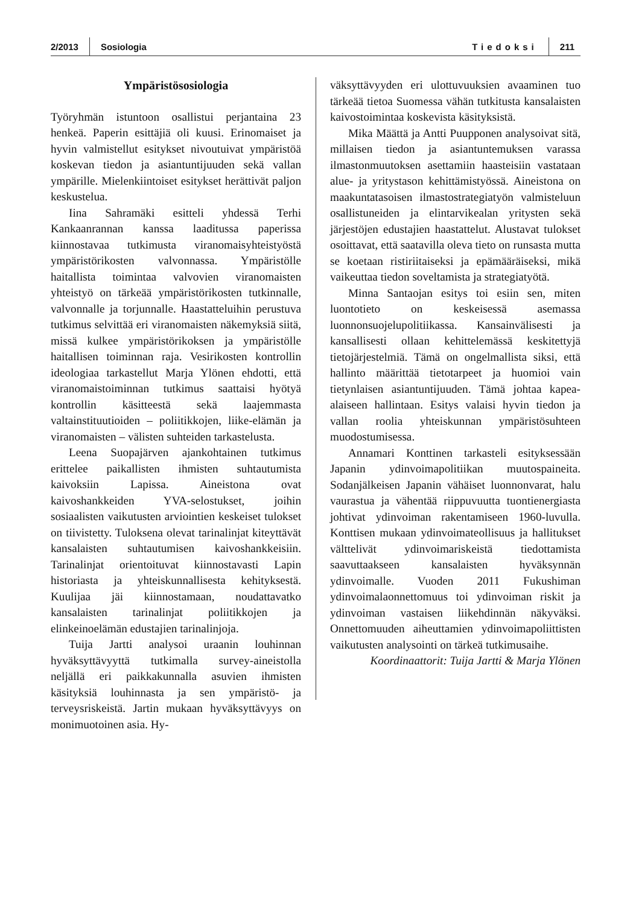2/2013 Sosiologia Tiedoksi 211
Ympäristösosiologia
Työryhmän istuntoon osallistui perjantaina 23 henkeä. Paperin esittäjiä oli kuusi. Erinomaiset ja hyvin valmistellut esitykset nivoutuivat ympäristöä koskevan tiedon ja asiantuntijuuden sekä vallan ympärille. Mielenkiintoiset esitykset herättivät paljon keskustelua.
Iina Sahramäki esitteli yhdessä Terhi Kankaanrannan kanssa laaditussa paperissa kiinnostavaa tutkimusta viranomaisyhteistyöstä ympäristörikosten valvonnassa. Ympäristölle haitallista toimintaa valvovien viranomaisten yhteistyö on tärkeää ympäristörikosten tutkinnalle, valvonnalle ja torjunnalle. Haastatteluihin perustuva tutkimus selvittää eri viranomaisten näkemyksiä siitä, missä kulkee ympäristörikoksen ja ympäristölle haitallisen toiminnan raja. Vesirikosten kontrollin ideologiaa tarkastellut Marja Ylönen ehdotti, että viranomaistoiminnan tutkimus saattaisi hyötyä kontrollin käsitteestä sekä laajemmasta valtainstituutioiden – poliitikkojen, liike-elämän ja viranomaisten – välisten suhteiden tarkastelusta.
Leena Suopajärven ajankohtainen tutkimus erittelee paikallisten ihmisten suhtautumista kaivoksiin Lapissa. Aineistona ovat kaivoshankkeiden YVA-selostukset, joihin sosiaalisten vaikutusten arviointien keskeiset tulokset on tiivistetty. Tuloksena olevat tarinalinjat kiteyttävät kansalaisten suhtautumisen kaivoshankkeisiin. Tarinalinjat orientoituvat kiinnostavasti Lapin historiasta ja yhteiskunnallisesta kehityksestä. Kuulijaa jäi kiinnostamaan, noudattavatko kansalaisten tarinalinjat poliitikkojen ja elinkeinoelämän edustajien tarinalinjoja.
Tuija Jartti analysoi uraanin louhinnan hyväksyttävyyttä tutkimalla survey-aineistolla neljällä eri paikkakunnalla asuvien ihmisten käsityksiä louhinnasta ja sen ympäristö- ja terveysriskeistä. Jartin mukaan hyväksyttävyys on monimuotoinen asia. Hy-
väksyttävyyden eri ulottuvuuksien avaaminen tuo tärkeää tietoa Suomessa vähän tutkitusta kansalaisten kaivostoimintaa koskevista käsityksistä.
Mika Määttä ja Antti Puupponen analysoivat sitä, millaisen tiedon ja asiantuntemuksen varassa ilmastonmuutoksen asettamiin haasteisiin vastataan alue- ja yritystason kehittämistyössä. Aineistona on maakuntatasoisen ilmastostrategiatyön valmisteluun osallistuneiden ja elintarvikealan yritysten sekä järjestöjen edustajien haastattelut. Alustavat tulokset osoittavat, että saatavilla oleva tieto on runsasta mutta se koetaan ristiriitaiseksi ja epämääräiseksi, mikä vaikeuttaa tiedon soveltamista ja strategiatyötä.
Minna Santaojan esitys toi esiin sen, miten luontotieto on keskeisessä asemassa luonnonsuojelupolitiikassa. Kansainvälisesti ja kansallisesti ollaan kehittelemässä keskitettyjä tietojärjestelmiä. Tämä on ongelmallista siksi, että hallinto määrittää tietotarpeet ja huomioi vain tietynlaisen asiantuntijuuden. Tämä johtaa kapea-alaiseen hallintaan. Esitys valaisi hyvin tiedon ja vallan roolia yhteiskunnan ympäristösuhteen muodostumisessa.
Annamari Konttinen tarkasteli esityksessään Japanin ydinvoimapolitiikan muutospaineita. Sodanjälkeisen Japanin vähäiset luonnonvarat, halu vaurastua ja vähentää riippuvuutta tuontienergiasta johtivat ydinvoiman rakentamiseen 1960-luvulla. Konttisen mukaan ydinvoimateollisuus ja hallitukset välttelivät ydinvoimariskeistä tiedottamista saavuttaakseen kansalaisten hyväksynnän ydinvoimalle. Vuoden 2011 Fukushiman ydinvoimalaonnettomuus toi ydinvoiman riskit ja ydinvoiman vastaisen liikehdinnän näkyväksi. Onnettomuuden aiheuttamien ydinvoimapoliittisten vaikutusten analysointi on tärkeä tutkimusaihe.
Koordinaattorit: Tuija Jartti & Marja Ylönen